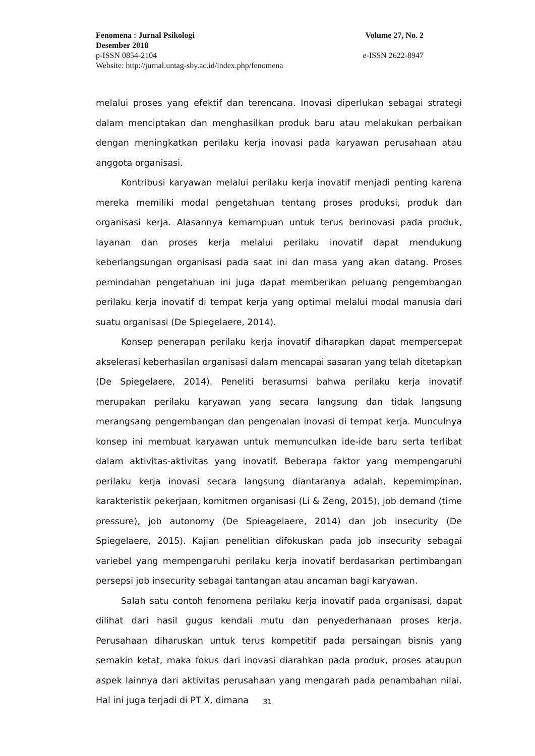Fenomena : Jurnal Psikologi Volume 27, No. 2
Desember 2018
p-ISSN 0854-2104 e-ISSN 2622-8947
Website: http://jurnal.untag-sby.ac.id/index.php/fenomena
melalui proses yang efektif dan terencana. Inovasi diperlukan sebagai strategi dalam menciptakan dan menghasilkan produk baru atau melakukan perbaikan dengan meningkatkan perilaku kerja inovasi pada karyawan perusahaan atau anggota organisasi.
Kontribusi karyawan melalui perilaku kerja inovatif menjadi penting karena mereka memiliki modal pengetahuan tentang proses produksi, produk dan organisasi kerja. Alasannya kemampuan untuk terus berinovasi pada produk, layanan dan proses kerja melalui perilaku inovatif dapat mendukung keberlangsungan organisasi pada saat ini dan masa yang akan datang. Proses pemindahan pengetahuan ini juga dapat memberikan peluang pengembangan perilaku kerja inovatif di tempat kerja yang optimal melalui modal manusia dari suatu organisasi (De Spiegelaere, 2014).
Konsep penerapan perilaku kerja inovatif diharapkan dapat mempercepat akselerasi keberhasilan organisasi dalam mencapai sasaran yang telah ditetapkan (De Spiegelaere, 2014). Peneliti berasumsi bahwa perilaku kerja inovatif merupakan perilaku karyawan yang secara langsung dan tidak langsung merangsang pengembangan dan pengenalan inovasi di tempat kerja. Munculnya konsep ini membuat karyawan untuk memunculkan ide-ide baru serta terlibat dalam aktivitas-aktivitas yang inovatif. Beberapa faktor yang mempengaruhi perilaku kerja inovasi secara langsung diantaranya adalah, kepemimpinan, karakteristik pekerjaan, komitmen organisasi (Li & Zeng, 2015), job demand (time pressure), job autonomy (De Spieagelaere, 2014) dan job insecurity (De Spiegelaere, 2015). Kajian penelitian difokuskan pada job insecurity sebagai variebel yang mempengaruhi perilaku kerja inovatif berdasarkan pertimbangan persepsi job insecurity sebagai tantangan atau ancaman bagi karyawan.
Salah satu contoh fenomena perilaku kerja inovatif pada organisasi, dapat dilihat dari hasil gugus kendali mutu dan penyederhanaan proses kerja. Perusahaan diharuskan untuk terus kompetitif pada persaingan bisnis yang semakin ketat, maka fokus dari inovasi diarahkan pada produk, proses ataupun aspek lainnya dari aktivitas perusahaan yang mengarah pada penambahan nilai. Hal ini juga terjadi di PT X, dimana
31